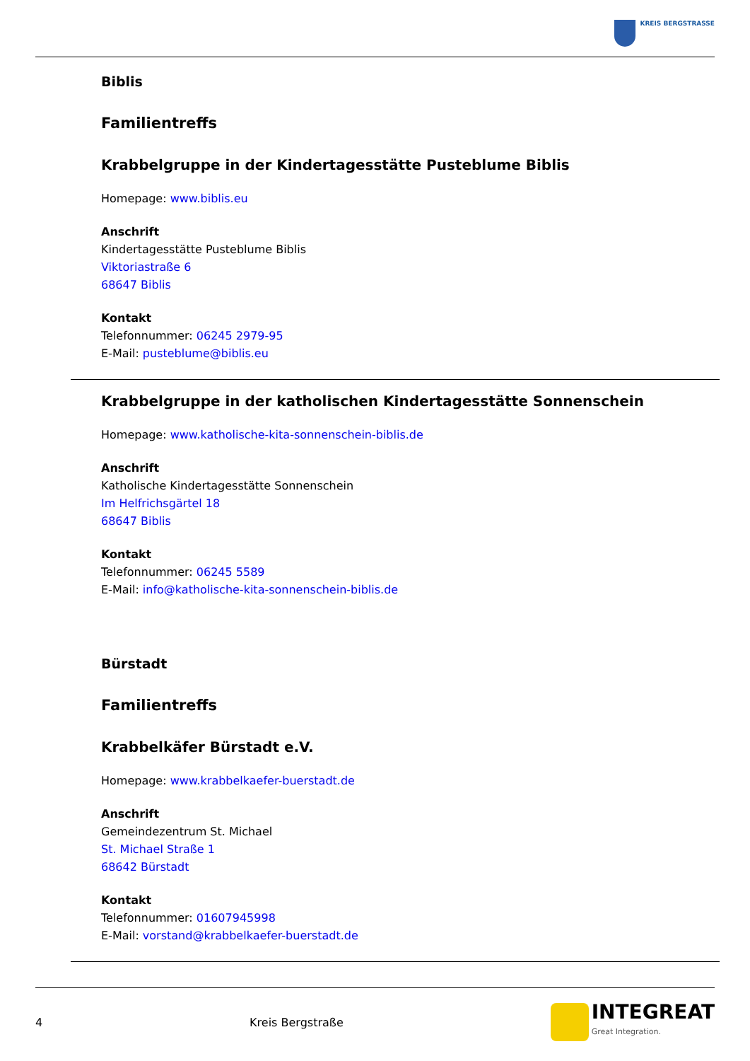KREIS BERGSTRASSE
Biblis
Familientreffs
Krabbelgruppe in der Kindertagesstätte Pusteblume Biblis
Homepage: www.biblis.eu
Anschrift
Kindertagesstätte Pusteblume Biblis
Viktoriastraße 6
68647 Biblis
Kontakt
Telefonnummer: 06245 2979-95
E-Mail: pusteblume@biblis.eu
Krabbelgruppe in der katholischen Kindertagesstätte Sonnenschein
Homepage: www.katholische-kita-sonnenschein-biblis.de
Anschrift
Katholische Kindertagesstätte Sonnenschein
Im Helfrichsgärtel 18
68647 Biblis
Kontakt
Telefonnummer: 06245 5589
E-Mail: info@katholische-kita-sonnenschein-biblis.de
Bürstadt
Familientreffs
Krabbelkäfer Bürstadt e.V.
Homepage: www.krabbelkaefer-buerstadt.de
Anschrift
Gemeindezentrum St. Michael
St. Michael Straße 1
68642 Bürstadt
Kontakt
Telefonnummer: 01607945998
E-Mail: vorstand@krabbelkaefer-buerstadt.de
4 Kreis Bergstraße
INTEGREAT
Great Integration.